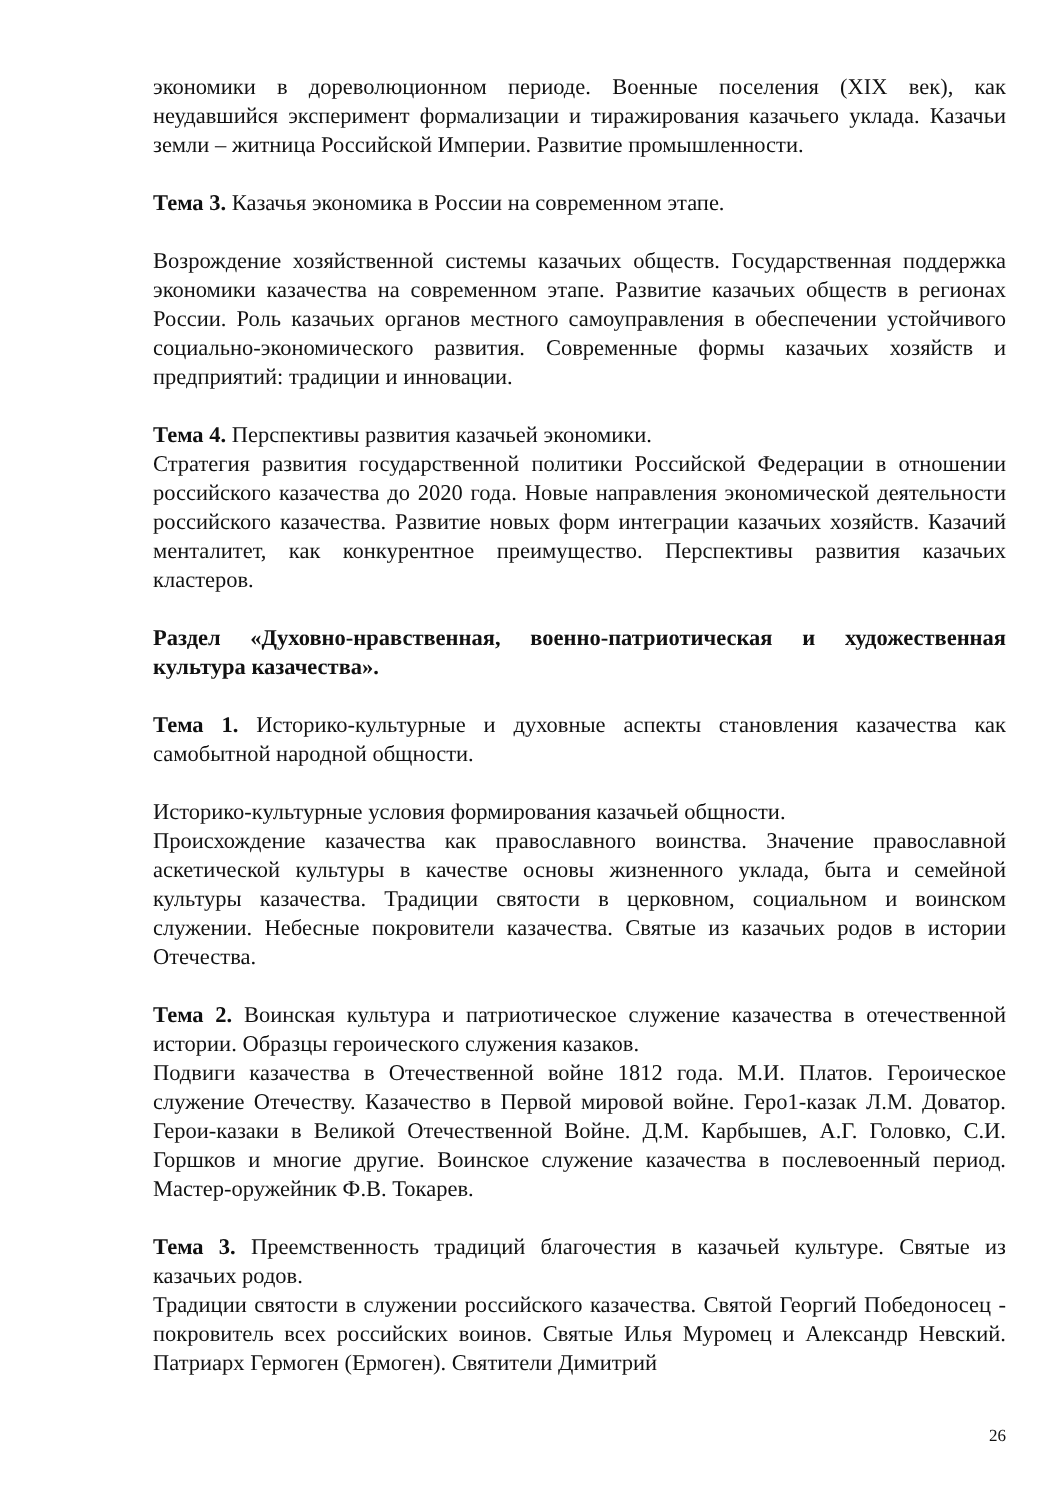экономики в дореволюционном периоде. Военные поселения (XIX век), как неудавшийся эксперимент формализации и тиражирования казачьего уклада. Казачьи земли – житница Российской Империи. Развитие промышленности.
Тема 3. Казачья экономика в России на современном этапе.
Возрождение хозяйственной системы казачьих обществ. Государственная поддержка экономики казачества на современном этапе. Развитие казачьих обществ в регионах России. Роль казачьих органов местного самоуправления в обеспечении устойчивого социально-экономического развития. Современные формы казачьих хозяйств и предприятий: традиции и инновации.
Тема 4. Перспективы развития казачьей экономики.
Стратегия развития государственной политики Российской Федерации в отношении российского казачества до 2020 года. Новые направления экономической деятельности российского казачества. Развитие новых форм интеграции казачьих хозяйств. Казачий менталитет, как конкурентное преимущество. Перспективы развития казачьих кластеров.
Раздел «Духовно-нравственная, военно-патриотическая и художественная культура казачества».
Тема 1. Историко-культурные и духовные аспекты становления казачества как самобытной народной общности.
Историко-культурные условия формирования казачьей общности.
Происхождение казачества как православного воинства. Значение православной аскетической культуры в качестве основы жизненного уклада, быта и семейной культуры казачества. Традиции святости в церковном, социальном и воинском служении. Небесные покровители казачества. Святые из казачьих родов в истории Отечества.
Тема 2. Воинская культура и патриотическое служение казачества в отечественной истории. Образцы героического служения казаков.
Подвиги казачества в Отечественной войне 1812 года. М.И. Платов. Героическое служение Отечеству. Казачество в Первой мировой войне. Геро1-казак Л.М. Доватор. Герои-казаки в Великой Отечественной Войне. Д.М. Карбышев, А.Г. Головко, С.И. Горшков и многие другие. Воинское служение казачества в послевоенный период. Мастер-оружейник Ф.В. Токарев.
Тема 3. Преемственность традиций благочестия в казачьей культуре. Святые из казачьих родов.
Традиции святости в служении российского казачества. Святой Георгий Победоносец - покровитель всех российских воинов. Святые Илья Муромец и Александр Невский. Патриарх Гермоген (Ермоген). Святители Димитрий
26